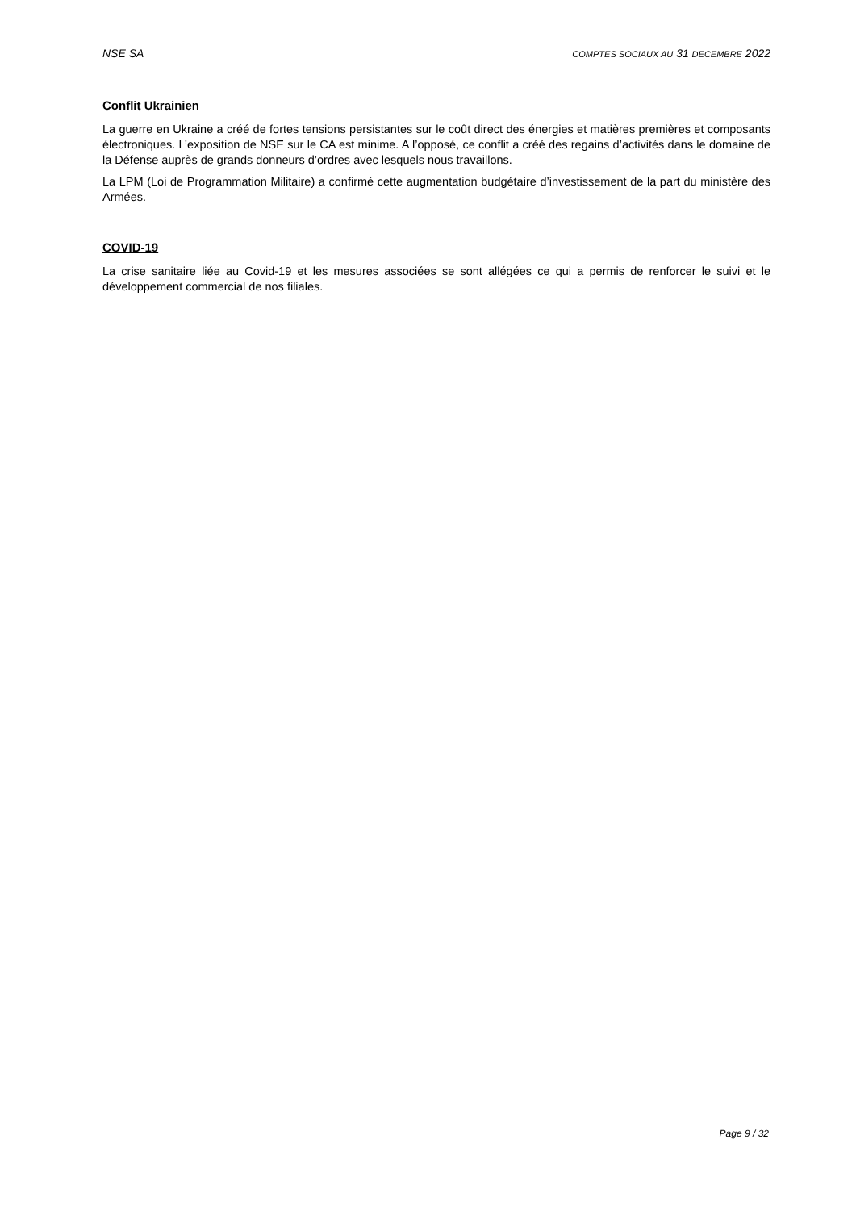NSE SA COMPTES SOCIAUX AU 31 DECEMBRE 2022
Conflit Ukrainien
La guerre en Ukraine a créé de fortes tensions persistantes sur le coût direct des énergies et matières premières et composants électroniques. L’exposition de NSE sur le CA est minime. A l’opposé, ce conflit a créé des regains d’activités dans le domaine de la Défense auprès de grands donneurs d’ordres avec lesquels nous travaillons.
La LPM (Loi de Programmation Militaire) a confirmé cette augmentation budgétaire d’investissement de la part du ministère des Armées.
COVID-19
La crise sanitaire liée au Covid-19 et les mesures associées se sont allégées ce qui a permis de renforcer le suivi et le développement commercial de nos filiales.
Page 9 / 32